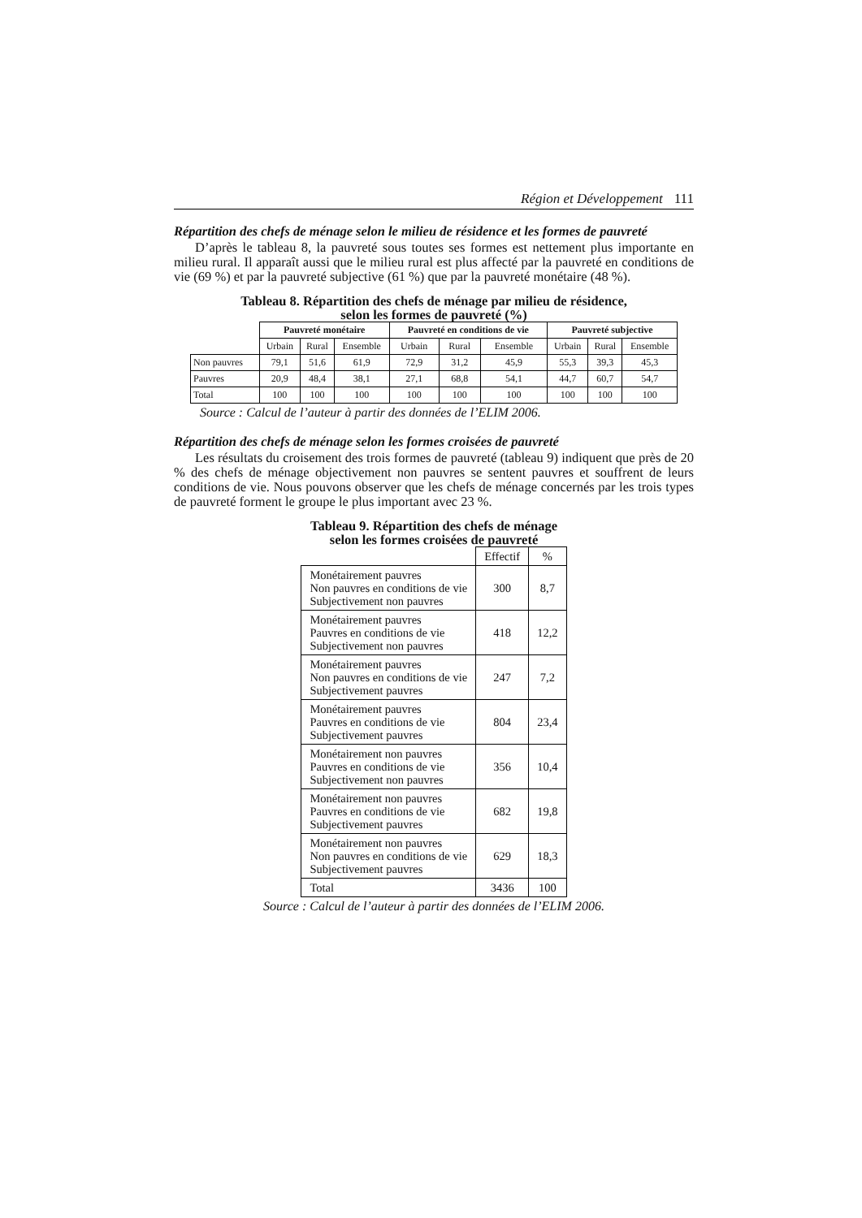Région et Développement 111
Répartition des chefs de ménage selon le milieu de résidence et les formes de pauvreté
D’après le tableau 8, la pauvreté sous toutes ses formes est nettement plus importante en milieu rural. Il apparaît aussi que le milieu rural est plus affecté par la pauvreté en conditions de vie (69 %) et par la pauvreté subjective (61 %) que par la pauvreté monétaire (48 %).
Tableau 8. Répartition des chefs de ménage par milieu de résidence,
selon les formes de pauvreté (%)
| | Pauvreté monétaire | | | Pauvreté en conditions de vie | | | Pauvreté subjective | | |
| | Urbain | Rural | Ensemble | Urbain | Rural | Ensemble | Urbain | Rural | Ensemble |
| Non pauvres | 79,1 | 51,6 | 61,9 | 72,9 | 31,2 | 45,9 | 55,3 | 39,3 | 45,3 |
| Pauvres | 20,9 | 48,4 | 38,1 | 27,1 | 68,8 | 54,1 | 44,7 | 60,7 | 54,7 |
| Total | 100 | 100 | 100 | 100 | 100 | 100 | 100 | 100 | 100 |
Source : Calcul de l’auteur à partir des données de l’ELIM 2006.
Répartition des chefs de ménage selon les formes croisées de pauvreté
Les résultats du croisement des trois formes de pauvreté (tableau 9) indiquent que près de 20 % des chefs de ménage objectivement non pauvres se sentent pauvres et souffrent de leurs conditions de vie. Nous pouvons observer que les chefs de ménage concernés par les trois types de pauvreté forment le groupe le plus important avec 23 %.
Tableau 9. Répartition des chefs de ménage
selon les formes croisées de pauvreté
| | Effectif | % |
| Monétairement pauvres Non pauvres en conditions de vie Subjectivement non pauvres | 300 | 8,7 |
| Monétairement pauvres Pauvres en conditions de vie Subjectivement non pauvres | 418 | 12,2 |
| Monétairement pauvres Non pauvres en conditions de vie Subjectivement pauvres | 247 | 7,2 |
| Monétairement pauvres Pauvres en conditions de vie Subjectivement pauvres | 804 | 23,4 |
| Monétairement non pauvres Pauvres en conditions de vie Subjectivement non pauvres | 356 | 10,4 |
| Monétairement non pauvres Pauvres en conditions de vie Subjectivement pauvres | 682 | 19,8 |
| Monétairement non pauvres Non pauvres en conditions de vie Subjectivement pauvres | 629 | 18,3 |
| Total | 3436 | 100 |
Source : Calcul de l’auteur à partir des données de l’ELIM 2006.